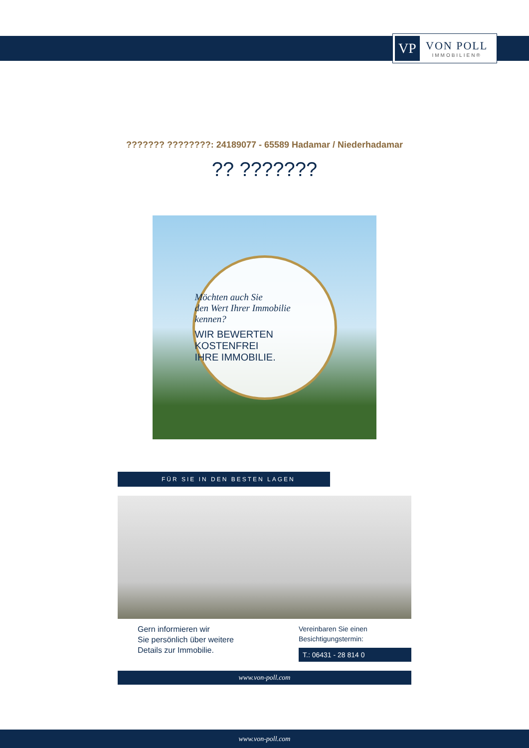VP
VON POLL
IMMOBILIEN®
??????? ????????: 24189077 - 65589 Hadamar / Niederhadamar
?? ???????
Möchten auch Sie
den Wert Ihrer Immobilie
kennen?
WIR BEWERTEN
KOSTENFREI
IHRE IMMOBILIE.
FÜR SIE IN DEN BESTEN LAGEN
Gern informieren wir
Sie persönlich über weitere
Details zur Immobilie.
Vereinbaren Sie einen
Besichtigungstermin:
T.: 06431 - 28 814 0
www.von-poll.com
www.von-poll.com